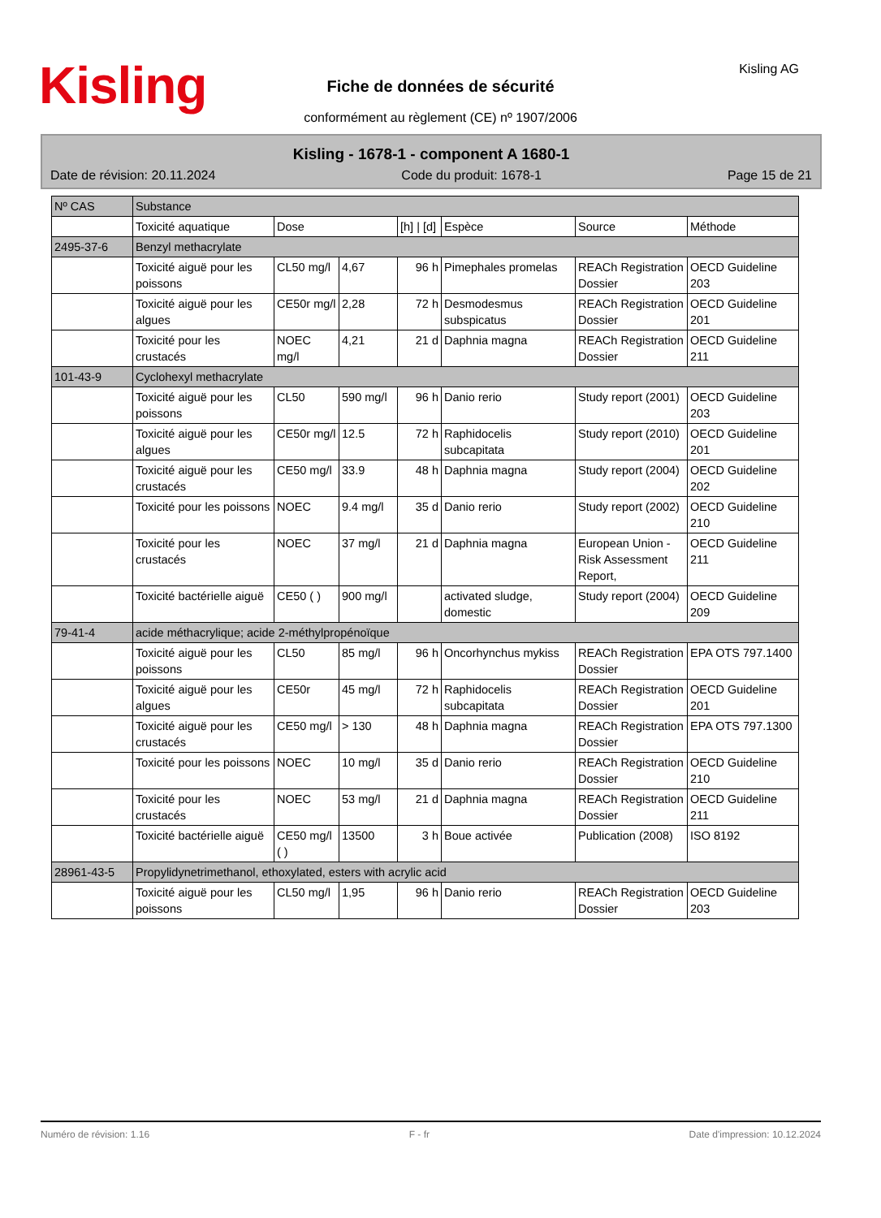Kisling
Fiche de données de sécurité
conformément au règlement (CE) nº 1907/2006
Kisling AG
Kisling - 1678-1 - component A 1680-1
Date de révision: 20.11.2024 Code du produit: 1678-1 Page 15 de 21
| Nº CAS | Substance | | | | | | |
| --- | --- | --- | --- | --- | --- | --- | --- |
| | Toxicité aquatique | Dose | | [h] / [d] | Espèce | Source | Méthode |
| 2495-37-6 | Benzyl methacrylate | | | | | | |
| | Toxicité aiguë pour les poissons | CL50 mg/l | 4,67 | 96 h | Pimephales promelas | REACh Registration Dossier | OECD Guideline 203 |
| | Toxicité aiguë pour les algues | CE50r mg/l | 2,28 | 72 h | Desmodesmus subspicatus | REACh Registration Dossier | OECD Guideline 201 |
| | Toxicité pour les crustacés | NOEC mg/l | 4,21 | 21 d | Daphnia magna | REACh Registration Dossier | OECD Guideline 211 |
| 101-43-9 | Cyclohexyl methacrylate | | | | | | |
| | Toxicité aiguë pour les poissons | CL50 | 590 mg/l | 96 h | Danio rerio | Study report (2001) | OECD Guideline 203 |
| | Toxicité aiguë pour les algues | CE50r mg/l | 12.5 | 72 h | Raphidocelis subcapitata | Study report (2010) | OECD Guideline 201 |
| | Toxicité aiguë pour les crustacés | CE50 mg/l | 33.9 | 48 h | Daphnia magna | Study report (2004) | OECD Guideline 202 |
| | Toxicité pour les poissons | NOEC | 9.4 mg/l | 35 d | Danio rerio | Study report (2002) | OECD Guideline 210 |
| | Toxicité pour les crustacés | NOEC | 37 mg/l | 21 d | Daphnia magna | European Union - Risk Assessment Report, | OECD Guideline 211 |
| | Toxicité bactérielle aiguë | CE50 ( ) | 900 mg/l | | activated sludge, domestic | Study report (2004) | OECD Guideline 209 |
| 79-41-4 | acide méthacrylique; acide 2-méthylpropénoïque | | | | | | |
| | Toxicité aiguë pour les poissons | CL50 | 85 mg/l | 96 h | Oncorhynchus mykiss | REACh Registration Dossier | EPA OTS 797.1400 |
| | Toxicité aiguë pour les algues | CE50r | 45 mg/l | 72 h | Raphidocelis subcapitata | REACh Registration Dossier | OECD Guideline 201 |
| | Toxicité aiguë pour les crustacés | CE50 mg/l | > 130 | 48 h | Daphnia magna | REACh Registration Dossier | EPA OTS 797.1300 |
| | Toxicité pour les poissons | NOEC | 10 mg/l | 35 d | Danio rerio | REACh Registration Dossier | OECD Guideline 210 |
| | Toxicité pour les crustacés | NOEC | 53 mg/l | 21 d | Daphnia magna | REACh Registration Dossier | OECD Guideline 211 |
| | Toxicité bactérielle aiguë | CE50 mg/l ( ) | 13500 | 3 h | Boue activée | Publication (2008) | ISO 8192 |
| 28961-43-5 | Propylidynetrimethanol, ethoxylated, esters with acrylic acid | | | | | | |
| | Toxicité aiguë pour les poissons | CL50 mg/l | 1,95 | 96 h | Danio rerio | REACh Registration Dossier | OECD Guideline 203 |
Numéro de révision: 1.16 F - fr Date d'impression: 10.12.2024